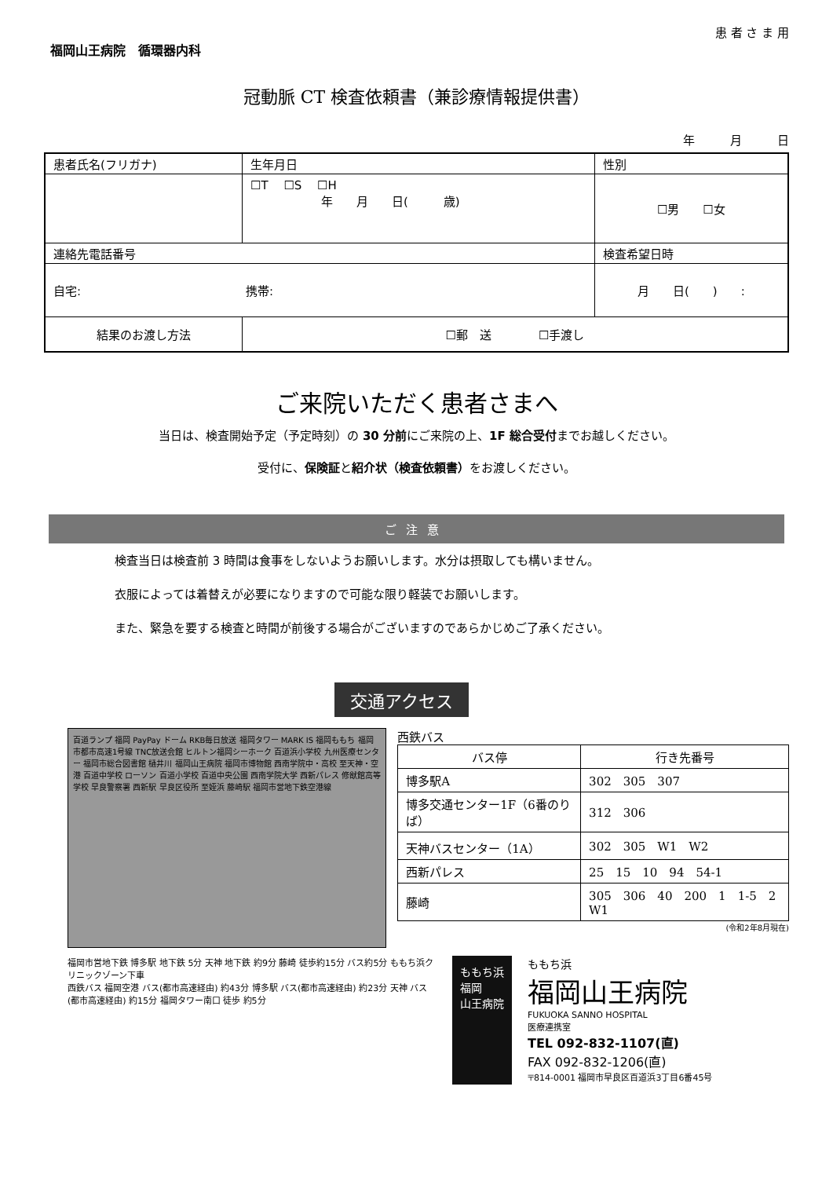患 者 さ ま 用
福岡山王病院　循環器内科
冠動脈 CT 検査依頼書（兼診療情報提供書）
年　　　月　　　日
| 患者氏名(フリガナ) | 生年月日 | | 性別 |
| | ☐T ☐S ☐H 年 月 日( 歳) | | ☐男 ☐女 |
| 連絡先電話番号 | | 検査希望日時 | |
| 自宅: 携帯: | | 月 日( ) : | |
| 結果のお渡し方法 | ☐郵 送 ☐手渡し | | |
ご来院いただく患者さまへ
当日は、検査開始予定（予定時刻）の 30 分前にご来院の上、1F 総合受付までお越しください。
受付に、保険証と紹介状（検査依頼書）をお渡しください。
ご注意
検査当日は検査前 3 時間は食事をしないようお願いします。水分は摂取しても構いません。
衣服によっては着替えが必要になりますので可能な限り軽装でお願いします。
また、緊急を要する検査と時間が前後する場合がございますのであらかじめご了承ください。
交通アクセス
百道ランプ 福岡 PayPay ドーム RKB毎日放送 福岡タワー MARK IS 福岡ももち 福岡市都市高速1号線 TNC放送会館 ヒルトン福岡シーホーク 百道浜小学校 九州医療センター 福岡市総合図書館 樋井川 福岡山王病院 福岡市博物館 西南学院中・高校 至天神・空港 百道中学校 ローソン 百道小学校 百道中央公園 西南学院大学 西新パレス 修猷館高等学校 早良警察署 西新駅 早良区役所 至姪浜 藤崎駅 福岡市営地下鉄空港線
西鉄バス
| バス停 | 行き先番号 |
| --- | --- |
| 博多駅A | 302 305 307 |
| 博多交通センター1F（6番のりば） | 312 306 |
| 天神バスセンター（1A） | 302 305 W1 W2 |
| 西新パレス | 25 15 10 94 54-1 |
| 藤崎 | 305 306 40 200 1 1-5 2 W1 |
(令和2年8月現在)
福岡市営地下鉄 博多駅 地下鉄 5分 天神 地下鉄 約9分 藤崎 徒歩約15分 バス約5分 ももち浜クリニックゾーン下車
西鉄バス 福岡空港 バス(都市高速経由) 約43分 博多駅 バス(都市高速経由) 約23分 天神 バス(都市高速経由) 約15分 福岡タワー南口 徒歩 約5分
ももち浜
福岡
山王病院
ももち浜
福岡山王病院
FUKUOKA SANNO HOSPITAL
医療連携室
TEL 092-832-1107(直)
FAX 092-832-1206(直)
〒814-0001 福岡市早良区百道浜3丁目6番45号